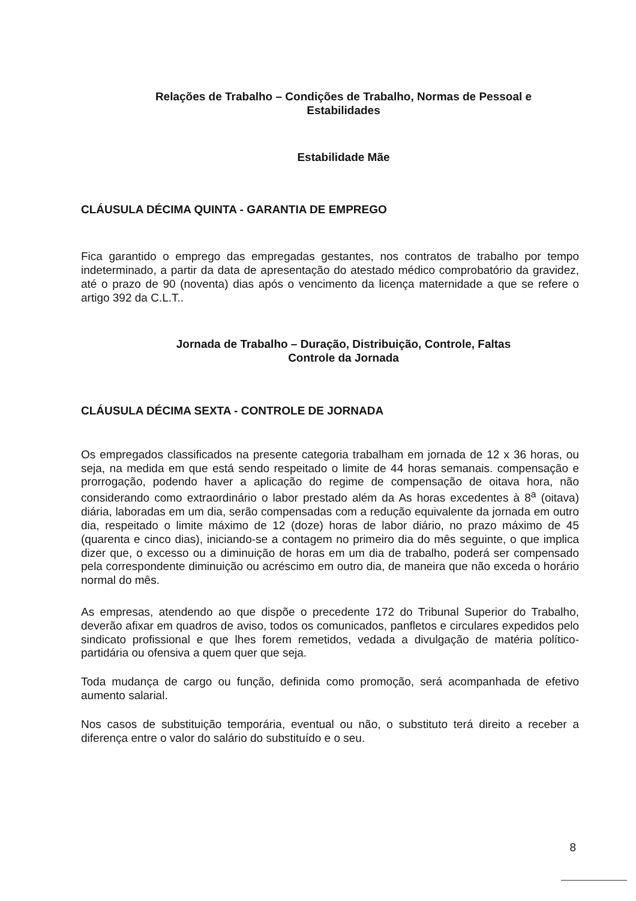Relações de Trabalho – Condições de Trabalho, Normas de Pessoal e
Estabilidades
Estabilidade Mãe
CLÁUSULA DÉCIMA QUINTA - GARANTIA DE EMPREGO
Fica garantido o emprego das empregadas gestantes, nos contratos de trabalho por tempo indeterminado, a partir da data de apresentação do atestado médico comprobatório da gravidez, até o prazo de 90 (noventa) dias após o vencimento da licença maternidade a que se refere o artigo 392 da C.L.T..
Jornada de Trabalho – Duração, Distribuição, Controle, Faltas
Controle da Jornada
CLÁUSULA DÉCIMA SEXTA - CONTROLE DE JORNADA
Os empregados classificados na presente categoria trabalham em jornada de 12 x 36 horas, ou seja, na medida em que está sendo respeitado o limite de 44 horas semanais. compensação e prorrogação, podendo haver a aplicação do regime de compensação de oitava hora, não considerando como extraordinário o labor prestado além da As horas excedentes à 8<sup>a</sup> (oitava) diária, laboradas em um dia, serão compensadas com a redução equivalente da jornada em outro dia, respeitado o limite máximo de 12 (doze) horas de labor diário, no prazo máximo de 45 (quarenta e cinco dias), iniciando-se a contagem no primeiro dia do mês seguinte, o que implica dizer que, o excesso ou a diminuição de horas em um dia de trabalho, poderá ser compensado pela correspondente diminuição ou acréscimo em outro dia, de maneira que não exceda o horário normal do mês.
As empresas, atendendo ao que dispõe o precedente 172 do Tribunal Superior do Trabalho, deverão afixar em quadros de aviso, todos os comunicados, panfletos e circulares expedidos pelo sindicato profissional e que lhes forem remetidos, vedada a divulgação de matéria político-partidária ou ofensiva a quem quer que seja.
Toda mudança de cargo ou função, definida como promoção, será acompanhada de efetivo aumento salarial.
Nos casos de substituição temporária, eventual ou não, o substituto terá direito a receber a diferença entre o valor do salário do substituído e o seu.
8